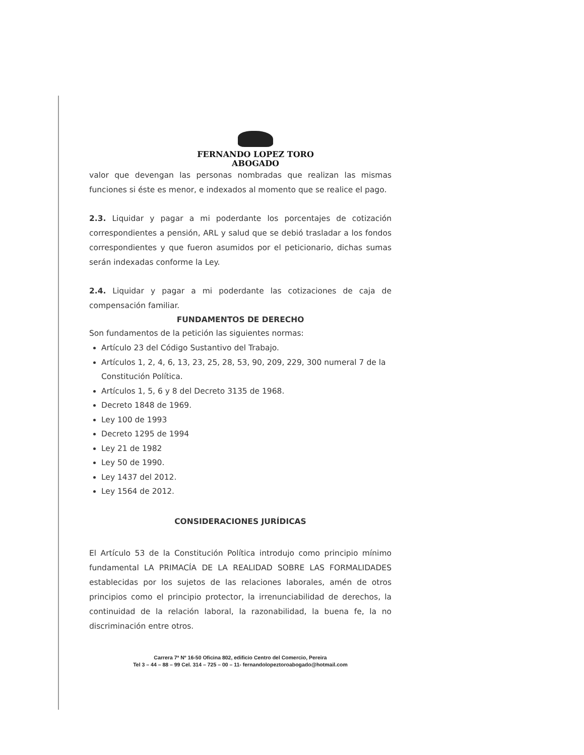FERNANDO LOPEZ TORO
ABOGADO
valor que devengan las personas nombradas que realizan las mismas funciones si éste es menor, e indexados al momento que se realice el pago.
2.3. Liquidar y pagar a mi poderdante los porcentajes de cotización correspondientes a pensión, ARL y salud que se debió trasladar a los fondos correspondientes y que fueron asumidos por el peticionario, dichas sumas serán indexadas conforme la Ley.
2.4. Liquidar y pagar a mi poderdante las cotizaciones de caja de compensación familiar.
FUNDAMENTOS DE DERECHO
Son fundamentos de la petición las siguientes normas:
Artículo 23 del Código Sustantivo del Trabajo.
Artículos 1, 2, 4, 6, 13, 23, 25, 28, 53, 90, 209, 229, 300 numeral 7 de la Constitución Política.
Artículos 1, 5, 6 y 8 del Decreto 3135 de 1968.
Decreto 1848 de 1969.
Ley 100 de 1993
Decreto 1295 de 1994
Ley 21 de 1982
Ley 50 de 1990.
Ley 1437 del 2012.
Ley 1564 de 2012.
CONSIDERACIONES JURÍDICAS
El Artículo 53 de la Constitución Política introdujo como principio mínimo fundamental LA PRIMACÍA DE LA REALIDAD SOBRE LAS FORMALIDADES establecidas por los sujetos de las relaciones laborales, amén de otros principios como el principio protector, la irrenunciabilidad de derechos, la continuidad de la relación laboral, la razonabilidad, la buena fe, la no discriminación entre otros.
Carrera 7ª Nº 16-50 Oficina 802, edificio Centro del Comercio, Pereira
Tel 3 – 44 – 88 – 99 Cel. 314 – 725 – 00 – 11- fernandolopeztoroabogado@hotmail.com